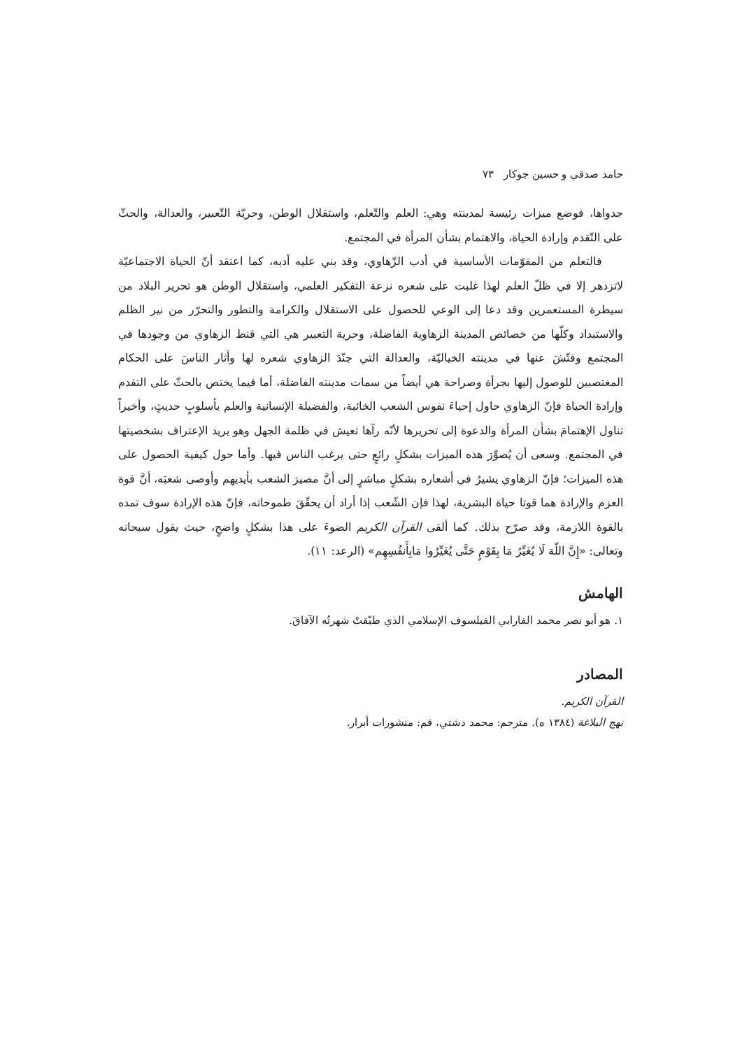حامد صدقي و حسين جوكار ٧٣
جدواها، فوضع ميزات رئيسة لمدينته وهي: العلم والتّعلم، واستقلال الوطن، وحريّة التّعبير، والعدالة، والحثّ على التّقدم وإرادة الحياة، والاهتمام بشأن المرأة في المجتمع.
فالتعلم من المقوّمات الأساسية في أدب الزّهاوي، وقد بني عليه أدبه، كما اعتقد أنّ الحياة الاجتماعيّة لاتزدهر إلا في ظلّ العلم لهذا غلبت على شعره نزعة التفكير العلمي، واستقلال الوطن هو تحرير البلاد من سيطرة المستعمرين وقد دعا إلى الوعي للحصول على الاستقلال والكرامة والتطور والتحرّر من نير الظلم والاستبداد وكلّها من خصائص المدينة الزهاوية الفاضلة، وحرية التعبير هي التي قنط الزهاوي من وجودها في المجتمع وفتّشَ عنها في مدينته الخياليّة، والعدالة التي جنّدَ الزهاوي شعره لها وأثار الناسَ على الحكام المغتصبين للوصول إليها بجرأة وصراحة هي أيضاً من سمات مدينته الفاضلة، أما فيما يختص بالحثّ على التقدم وإرادة الحياة فإنّ الزهاوي حاول إحياءَ نفوس الشعب الخائبة، والفضيلة الإنسانية والعلم بأسلوبٍ حديثٍ، وأخيراً تناول الإهتمامَ بشأن المرأة والدعوة إلى تحريرها لأنّه رآها تعيش في ظلمة الجهل وهو يريد الإعتراف بشخصيتها في المجتمع. وسعى أن يُصوِّرَ هذه الميزات بشكلٍ رائعٍ حتى يرغب الناس فيها. وأما حول كيفية الحصول على هذه الميزات؛ فإنّ الزهاوي يشيرُ في أشعاره بشكلٍ مباشرٍ إلى أنَّ مصيرَ الشعب بأيديهم وأوصى شعبَه، أنَّ قوة العزم والإرادة هما قوتا حياة البشرية، لهذا فإن الشّعب إذا أراد أن يحقّقَ طموحاته، فإنّ هذه الإرادة سوف تمده بالقوة اللازمة، وقد صرّح بذلك. كما ألقى القرآن الكريم الضوءَ على هذا بشكلٍ واضحٍ، حيث يقول سبحانه وتعالى: «إِنَّ اللّهَ لَا يُغَيِّرُ مَا بِقَوْمٍ حَتَّى يُغَيِّرُوا مَابِأَنفُسِهِم» (الرعد: ١١).
الهامش
١. هو أبو نصر محمد الفارابي الفيلسوف الإسلامي الذي طبّقتْ شهرتُه الآفاقَ.
المصادر
القرآن الكريم.
نهج البلاغة (١٣٨٤ ه). مترجم: محمد دشتي، قم: منشورات أبرار.